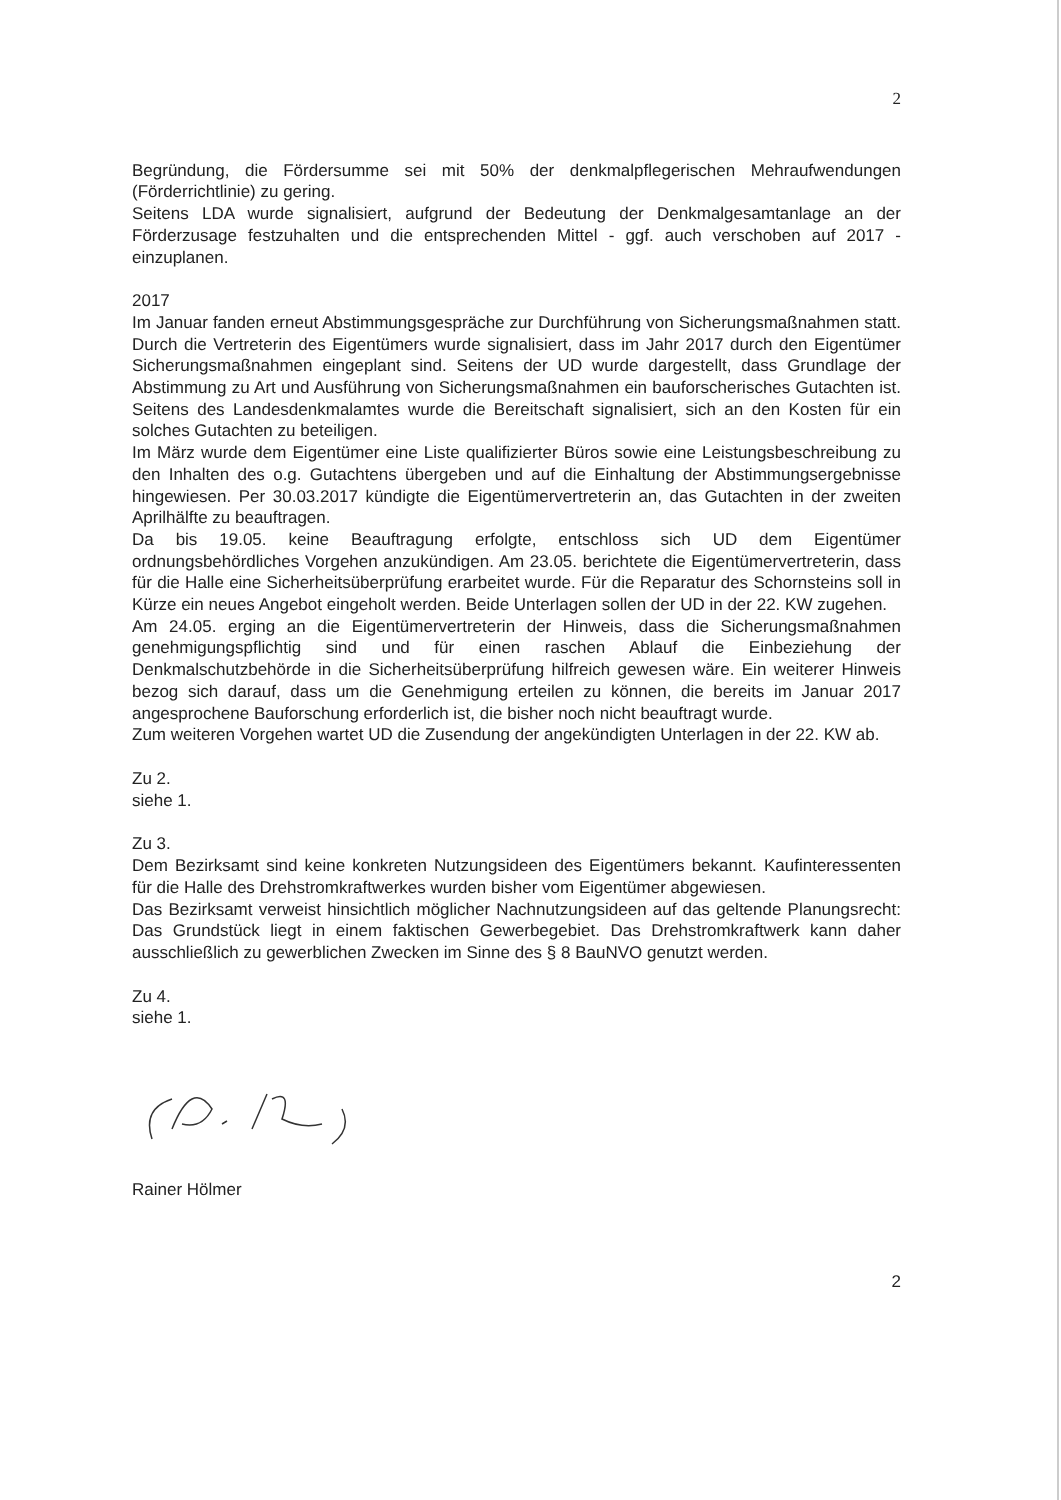2
Begründung, die Fördersumme sei mit 50% der denkmalpflegerischen Mehraufwendungen (Förderrichtlinie) zu gering.
Seitens LDA wurde signalisiert, aufgrund der Bedeutung der Denkmalgesamtanlage an der Förderzusage festzuhalten und die entsprechenden Mittel - ggf. auch verschoben auf 2017 - einzuplanen.
2017
Im Januar fanden erneut Abstimmungsgespräche zur Durchführung von Sicherungsmaßnahmen statt. Durch die Vertreterin des Eigentümers wurde signalisiert, dass im Jahr 2017 durch den Eigentümer Sicherungsmaßnahmen eingeplant sind. Seitens der UD wurde dargestellt, dass Grundlage der Abstimmung zu Art und Ausführung von Sicherungsmaßnahmen ein bauforscherisches Gutachten ist. Seitens des Landesdenkmalamtes wurde die Bereitschaft signalisiert, sich an den Kosten für ein solches Gutachten zu beteiligen.
Im März wurde dem Eigentümer eine Liste qualifizierter Büros sowie eine Leistungsbeschreibung zu den Inhalten des o.g. Gutachtens übergeben und auf die Einhaltung der Abstimmungsergebnisse hingewiesen. Per 30.03.2017 kündigte die Eigentümervertreterin an, das Gutachten in der zweiten Aprilhälfte zu beauftragen.
Da bis 19.05. keine Beauftragung erfolgte, entschloss sich UD dem Eigentümer ordnungsbehördliches Vorgehen anzukündigen. Am 23.05. berichtete die Eigentümervertreterin, dass für die Halle eine Sicherheitsüberprüfung erarbeitet wurde. Für die Reparatur des Schornsteins soll in Kürze ein neues Angebot eingeholt werden. Beide Unterlagen sollen der UD in der 22. KW zugehen.
Am 24.05. erging an die Eigentümervertreterin der Hinweis, dass die Sicherungsmaßnahmen genehmigungspflichtig sind und für einen raschen Ablauf die Einbeziehung der Denkmalschutzbehörde in die Sicherheitsüberprüfung hilfreich gewesen wäre. Ein weiterer Hinweis bezog sich darauf, dass um die Genehmigung erteilen zu können, die bereits im Januar 2017 angesprochene Bauforschung erforderlich ist, die bisher noch nicht beauftragt wurde.
Zum weiteren Vorgehen wartet UD die Zusendung der angekündigten Unterlagen in der 22. KW ab.
Zu 2.
siehe 1.
Zu 3.
Dem Bezirksamt sind keine konkreten Nutzungsideen des Eigentümers bekannt. Kaufinteressenten für die Halle des Drehstromkraftwerkes wurden bisher vom Eigentümer abgewiesen.
Das Bezirksamt verweist hinsichtlich möglicher Nachnutzungsideen auf das geltende Planungsrecht: Das Grundstück liegt in einem faktischen Gewerbegebiet. Das Drehstromkraftwerk kann daher ausschließlich zu gewerblichen Zwecken im Sinne des § 8 BauNVO genutzt werden.
Zu 4.
siehe 1.
Rainer Hölmer
2